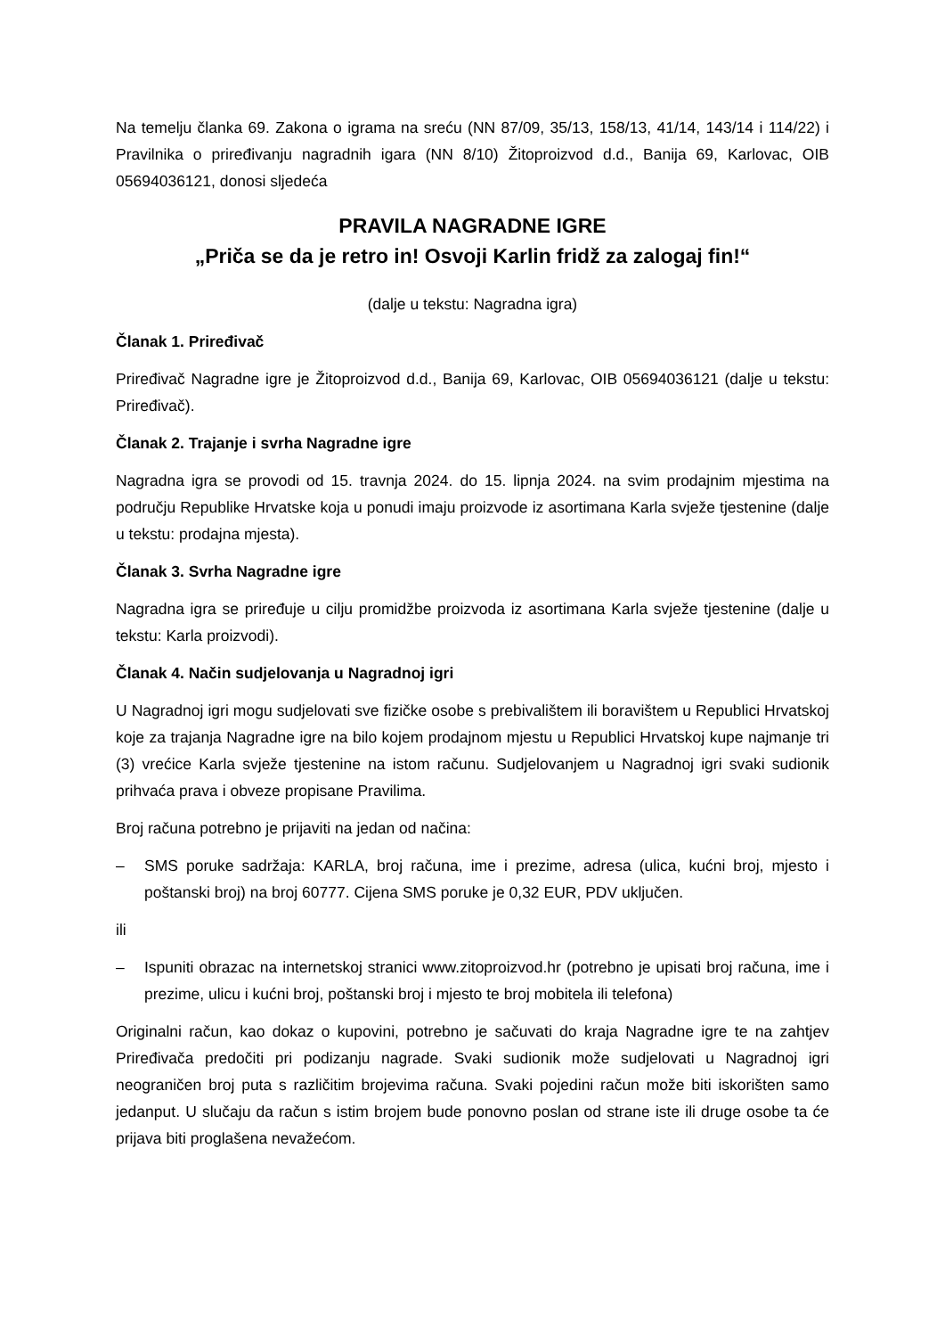Na temelju članka 69. Zakona o igrama na sreću (NN 87/09, 35/13, 158/13, 41/14, 143/14 i 114/22) i Pravilnika o priređivanju nagradnih igara (NN 8/10) Žitoproizvod d.d., Banija 69, Karlovac, OIB 05694036121, donosi sljedeća
PRAVILA NAGRADNE IGRE
„Priča se da je retro in! Osvoji Karlin fridž za zalogaj fin!“
(dalje u tekstu: Nagradna igra)
Članak 1. Priređivač
Priređivač Nagradne igre je Žitoproizvod d.d., Banija 69, Karlovac, OIB 05694036121 (dalje u tekstu: Priređivač).
Članak 2. Trajanje i svrha Nagradne igre
Nagradna igra se provodi od 15. travnja 2024. do 15. lipnja 2024. na svim prodajnim mjestima na području Republike Hrvatske koja u ponudi imaju proizvode iz asortimana Karla svježe tjestenine (dalje u tekstu: prodajna mjesta).
Članak 3. Svrha Nagradne igre
Nagradna igra se priređuje u cilju promidžbe proizvoda iz asortimana Karla svježe tjestenine (dalje u tekstu: Karla proizvodi).
Članak 4. Način sudjelovanja u Nagradnoj igri
U Nagradnoj igri mogu sudjelovati sve fizičke osobe s prebivalištem ili boravištem u Republici Hrvatskoj koje za trajanja Nagradne igre na bilo kojem prodajnom mjestu u Republici Hrvatskoj kupe najmanje tri (3) vrećice Karla svježe tjestenine na istom računu. Sudjelovanjem u Nagradnoj igri svaki sudionik prihvaća prava i obveze propisane Pravilima.
Broj računa potrebno je prijaviti na jedan od načina:
– SMS poruke sadržaja: KARLA, broj računa, ime i prezime, adresa (ulica, kućni broj, mjesto i poštanski broj) na broj 60777. Cijena SMS poruke je 0,32 EUR, PDV uključen.
ili
– Ispuniti obrazac na internetskoj stranici www.zitoproizvod.hr (potrebno je upisati broj računa, ime i prezime, ulicu i kućni broj, poštanski broj i mjesto te broj mobitela ili telefona)
Originalni račun, kao dokaz o kupovini, potrebno je sačuvati do kraja Nagradne igre te na zahtjev Priređivača predočiti pri podizanju nagrade. Svaki sudionik može sudjelovati u Nagradnoj igri neograničen broj puta s različitim brojevima računa. Svaki pojedini račun može biti iskorišten samo jedanput. U slučaju da račun s istim brojem bude ponovno poslan od strane iste ili druge osobe ta će prijava biti proglašena nevažećom.